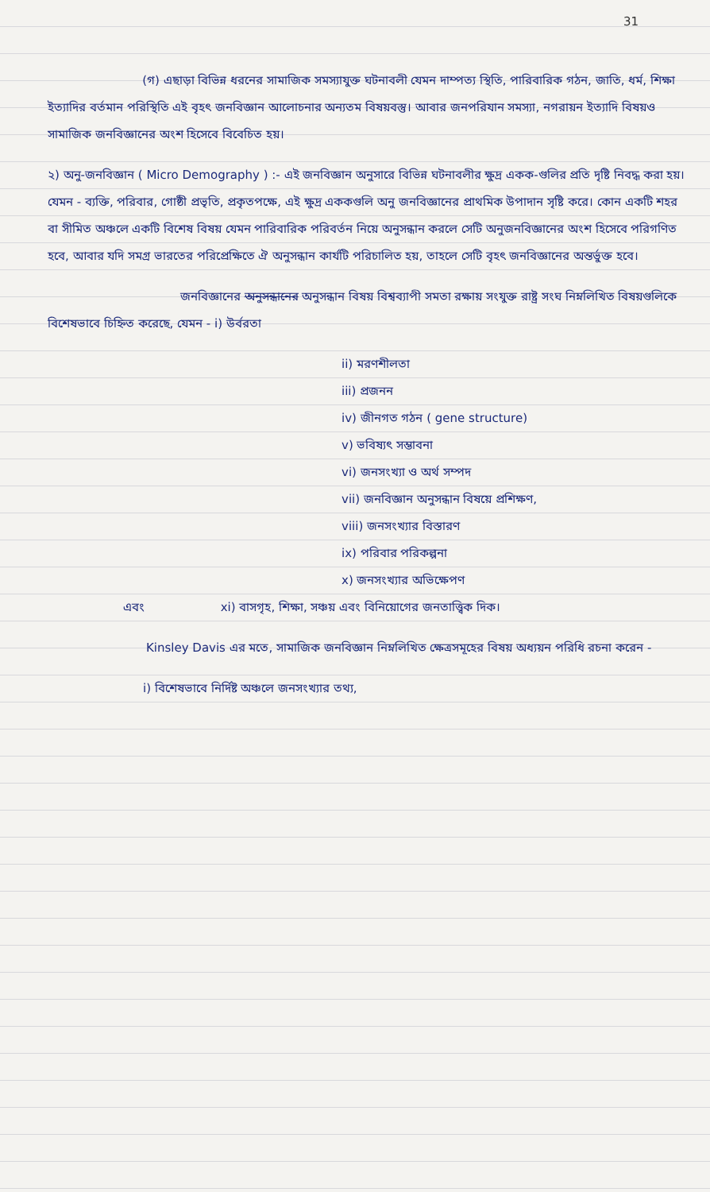31
(গ) এছাড়া বিভিন্ন ধরনের সামাজিক সমস্যাযুক্ত ঘটনাবলী যেমন দাম্পত্য স্থিতি, পারিবারিক গঠন, জাতি, ধর্ম, শিক্ষা ইত্যাদির বর্তমান পরিস্থিতি এই বৃহৎ জনবিজ্ঞান আলোচনার অন্যতম বিষয়বস্তু। আবার জনপরিযান সমস্যা, নগরায়ন ইত্যাদি বিষয়ও সামাজিক জনবিজ্ঞানের অংশ হিসেবে বিবেচিত হয়।
২) অনু-জনবিজ্ঞান ( Micro Demography ) :- এই জনবিজ্ঞান অনুসারে বিভিন্ন ঘটনাবলীর ক্ষুদ্র একক-গুলির প্রতি দৃষ্টি নিবদ্ধ করা হয়। যেমন - ব্যক্তি, পরিবার, গোষ্ঠী প্রভৃতি, প্রকৃতপক্ষে, এই ক্ষুদ্র এককগুলি অনু জনবিজ্ঞানের প্রাথমিক উপাদান সৃষ্টি করে। কোন একটি শহর বা সীমিত অঞ্চলে একটি বিশেষ বিষয় যেমন পারিবারিক পরিবর্তন নিয়ে অনুসন্ধান করলে সেটি অনুজনবিজ্ঞানের অংশ হিসেবে পরিগণিত হবে, আবার যদি সমগ্র ভারতের পরিপ্রেক্ষিতে ঐ অনুসন্ধান কার্যটি পরিচালিত হয়, তাহলে সেটি বৃহৎ জনবিজ্ঞানের অন্তর্ভুক্ত হবে।
জনবিজ্ঞানের অনুসন্ধানের অনুসন্ধান বিষয় বিশ্বব্যাপী সমতা রক্ষায় সংযুক্ত রাষ্ট্র সংঘ নিম্নলিখিত বিষয়গুলিকে বিশেষভাবে চিহ্নিত করেছে, যেমন - i) উর্বরতা
ii) মরণশীলতা
iii) প্রজনন
iv) জীনগত গঠন ( gene structure)
v) ভবিষ্যৎ সম্ভাবনা
vi) জনসংখ্যা ও অর্থ সম্পদ
vii) জনবিজ্ঞান অনুসন্ধান বিষয়ে প্রশিক্ষণ,
viii) জনসংখ্যার বিস্তারণ
ix) পরিবার পরিকল্পনা
x) জনসংখ্যার অভিক্ষেপণ
এবং xi) বাসগৃহ, শিক্ষা, সঞ্চয় এবং বিনিয়োগের জনতাত্ত্বিক দিক।
Kinsley Davis এর মতে, সামাজিক জনবিজ্ঞান নিম্নলিখিত ক্ষেত্রসমূহের বিষয় অধ্যয়ন পরিধি রচনা করেন -
i) বিশেষভাবে নির্দিষ্ট অঞ্চলে জনসংখ্যার তথ্য,